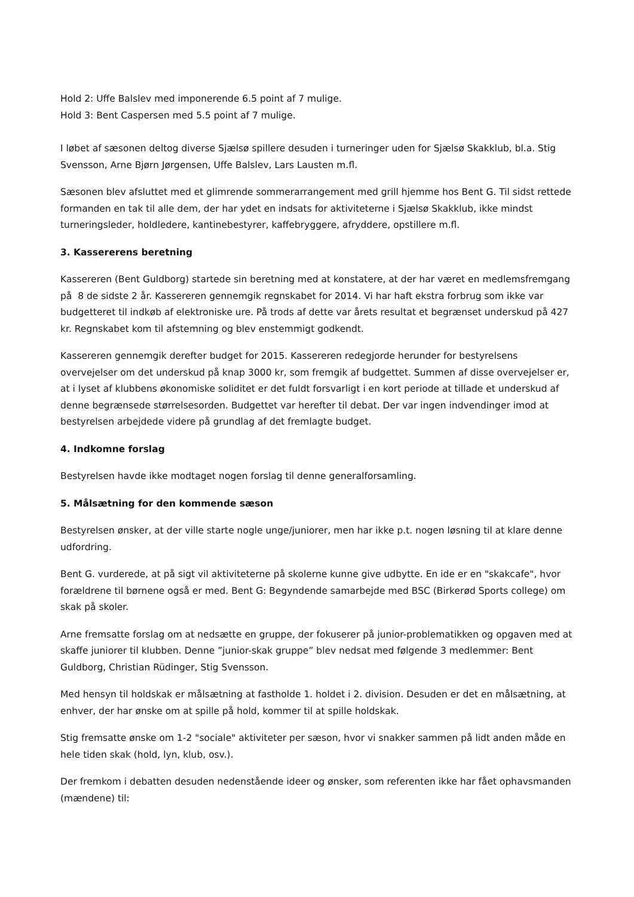Hold 2: Uffe Balslev med imponerende 6.5 point af 7 mulige.
Hold 3: Bent Caspersen med 5.5 point af 7 mulige.
I løbet af sæsonen deltog diverse Sjælsø spillere desuden i turneringer uden for Sjælsø Skakklub, bl.a. Stig Svensson, Arne Bjørn Jørgensen, Uffe Balslev, Lars Lausten m.fl.
Sæsonen blev afsluttet med et glimrende sommerarrangement med grill hjemme hos Bent G. Til sidst rettede formanden en tak til alle dem, der har ydet en indsats for aktiviteterne i Sjælsø Skakklub, ikke mindst turneringsleder, holdledere, kantinebestyrer, kaffebryggere, afryddere, opstillere m.fl.
3. Kassererens beretning
Kassereren (Bent Guldborg) startede sin beretning med at konstatere, at der har været en medlemsfremgang på 8 de sidste 2 år. Kassereren gennemgik regnskabet for 2014. Vi har haft ekstra forbrug som ikke var budgetteret til indkøb af elektroniske ure. På trods af dette var årets resultat et begrænset underskud på 427 kr. Regnskabet kom til afstemning og blev enstemmigt godkendt.
Kassereren gennemgik derefter budget for 2015. Kassereren redegjorde herunder for bestyrelsens overvejelser om det underskud på knap 3000 kr, som fremgik af budgettet. Summen af disse overvejelser er, at i lyset af klubbens økonomiske soliditet er det fuldt forsvarligt i en kort periode at tillade et underskud af denne begrænsede størrelsesorden. Budgettet var herefter til debat. Der var ingen indvendinger imod at bestyrelsen arbejdede videre på grundlag af det fremlagte budget.
4. Indkomne forslag
Bestyrelsen havde ikke modtaget nogen forslag til denne generalforsamling.
5. Målsætning for den kommende sæson
Bestyrelsen ønsker, at der ville starte nogle unge/juniorer, men har ikke p.t. nogen løsning til at klare denne udfordring.
Bent G. vurderede, at på sigt vil aktiviteterne på skolerne kunne give udbytte. En ide er en "skakcafe", hvor forældrene til børnene også er med. Bent G: Begyndende samarbejde med BSC (Birkerød Sports college) om skak på skoler.
Arne fremsatte forslag om at nedsætte en gruppe, der fokuserer på junior-problematikken og opgaven med at skaffe juniorer til klubben. Denne ”junior-skak gruppe” blev nedsat med følgende 3 medlemmer: Bent Guldborg, Christian Rüdinger, Stig Svensson.
Med hensyn til holdskak er målsætning at fastholde 1. holdet i 2. division. Desuden er det en målsætning, at enhver, der har ønske om at spille på hold, kommer til at spille holdskak.
Stig fremsatte ønske om 1-2 "sociale" aktiviteter per sæson, hvor vi snakker sammen på lidt anden måde en hele tiden skak (hold, lyn, klub, osv.).
Der fremkom i debatten desuden nedenstående ideer og ønsker, som referenten ikke har fået ophavsmanden (mændene) til: